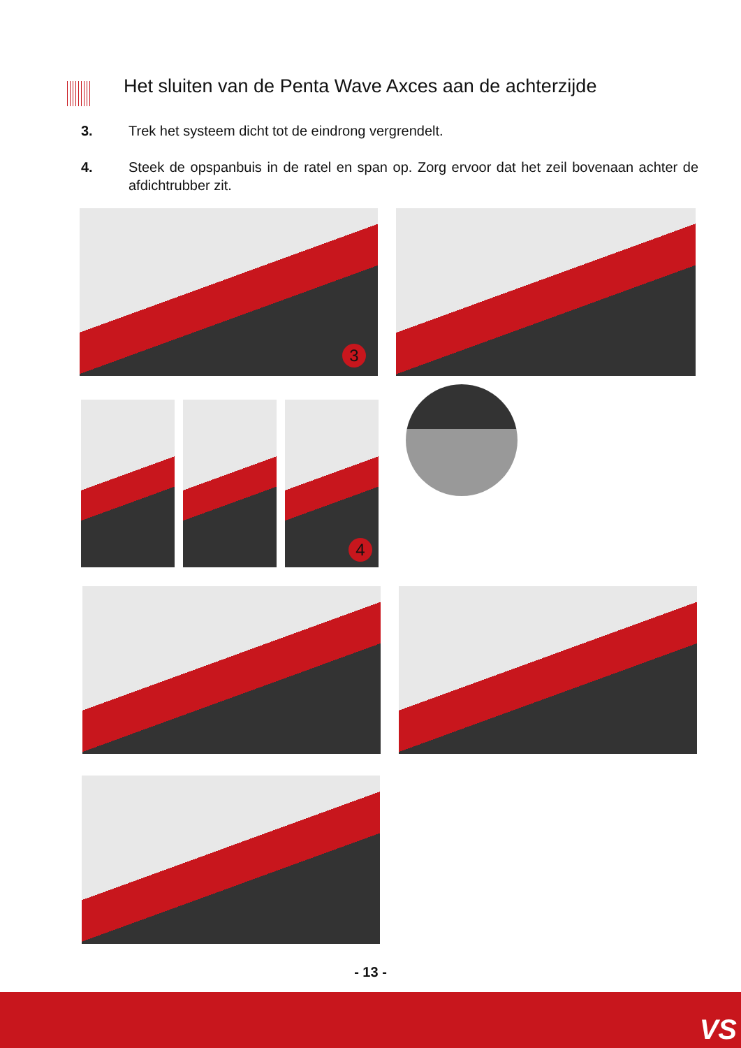Het sluiten van de Penta Wave Axces aan de achterzijde
3. Trek het systeem dicht tot de eindrong vergrendelt.
4. Steek de opspanbuis in de ratel en span op. Zorg ervoor dat het zeil bovenaan achter de afdichtrubber zit.
3
4
- 13 -
VS